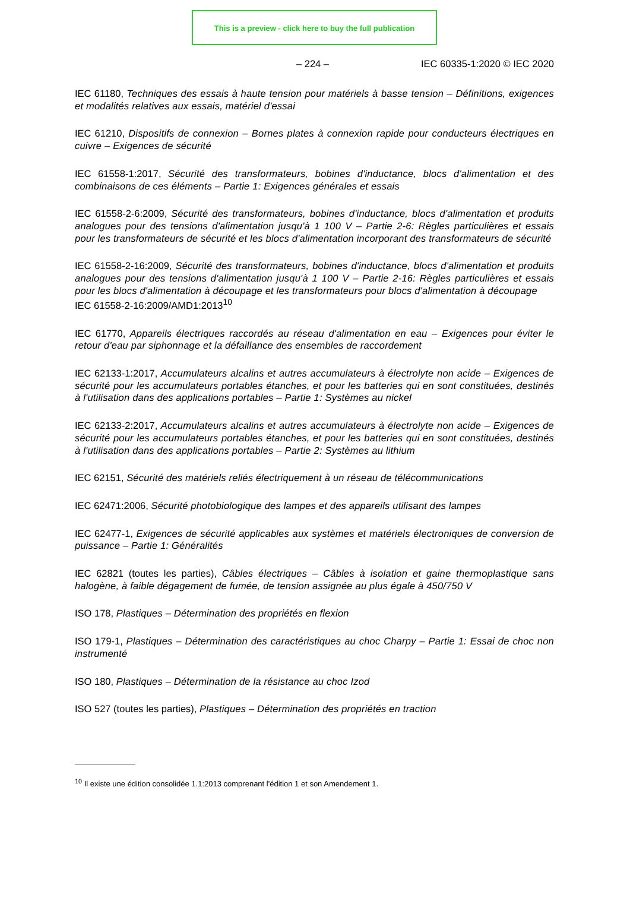This is a preview - click here to buy the full publication
– 224 – IEC 60335-1:2020 © IEC 2020
IEC 61180, Techniques des essais à haute tension pour matériels à basse tension – Définitions, exigences et modalités relatives aux essais, matériel d'essai
IEC 61210, Dispositifs de connexion – Bornes plates à connexion rapide pour conducteurs électriques en cuivre – Exigences de sécurité
IEC 61558-1:2017, Sécurité des transformateurs, bobines d'inductance, blocs d'alimentation et des combinaisons de ces éléments – Partie 1: Exigences générales et essais
IEC 61558-2-6:2009, Sécurité des transformateurs, bobines d'inductance, blocs d'alimentation et produits analogues pour des tensions d'alimentation jusqu'à 1 100 V – Partie 2-6: Règles particulières et essais pour les transformateurs de sécurité et les blocs d'alimentation incorporant des transformateurs de sécurité
IEC 61558-2-16:2009, Sécurité des transformateurs, bobines d'inductance, blocs d'alimentation et produits analogues pour des tensions d'alimentation jusqu'à 1 100 V – Partie 2-16: Règles particulières et essais pour les blocs d'alimentation à découpage et les transformateurs pour blocs d'alimentation à découpage
IEC 61558-2-16:2009/AMD1:2013<sup>10</sup>
IEC 61770, Appareils électriques raccordés au réseau d'alimentation en eau – Exigences pour éviter le retour d'eau par siphonnage et la défaillance des ensembles de raccordement
IEC 62133-1:2017, Accumulateurs alcalins et autres accumulateurs à électrolyte non acide – Exigences de sécurité pour les accumulateurs portables étanches, et pour les batteries qui en sont constituées, destinés à l'utilisation dans des applications portables – Partie 1: Systèmes au nickel
IEC 62133-2:2017, Accumulateurs alcalins et autres accumulateurs à électrolyte non acide – Exigences de sécurité pour les accumulateurs portables étanches, et pour les batteries qui en sont constituées, destinés à l'utilisation dans des applications portables – Partie 2: Systèmes au lithium
IEC 62151, Sécurité des matériels reliés électriquement à un réseau de télécommunications
IEC 62471:2006, Sécurité photobiologique des lampes et des appareils utilisant des lampes
IEC 62477-1, Exigences de sécurité applicables aux systèmes et matériels électroniques de conversion de puissance – Partie 1: Généralités
IEC 62821 (toutes les parties), Câbles électriques – Câbles à isolation et gaine thermoplastique sans halogène, à faible dégagement de fumée, de tension assignée au plus égale à 450/750 V
ISO 178, Plastiques – Détermination des propriétés en flexion
ISO 179-1, Plastiques – Détermination des caractéristiques au choc Charpy – Partie 1: Essai de choc non instrumenté
ISO 180, Plastiques – Détermination de la résistance au choc Izod
ISO 527 (toutes les parties), Plastiques – Détermination des propriétés en traction
<sup>10</sup> Il existe une édition consolidée 1.1:2013 comprenant l'édition 1 et son Amendement 1.